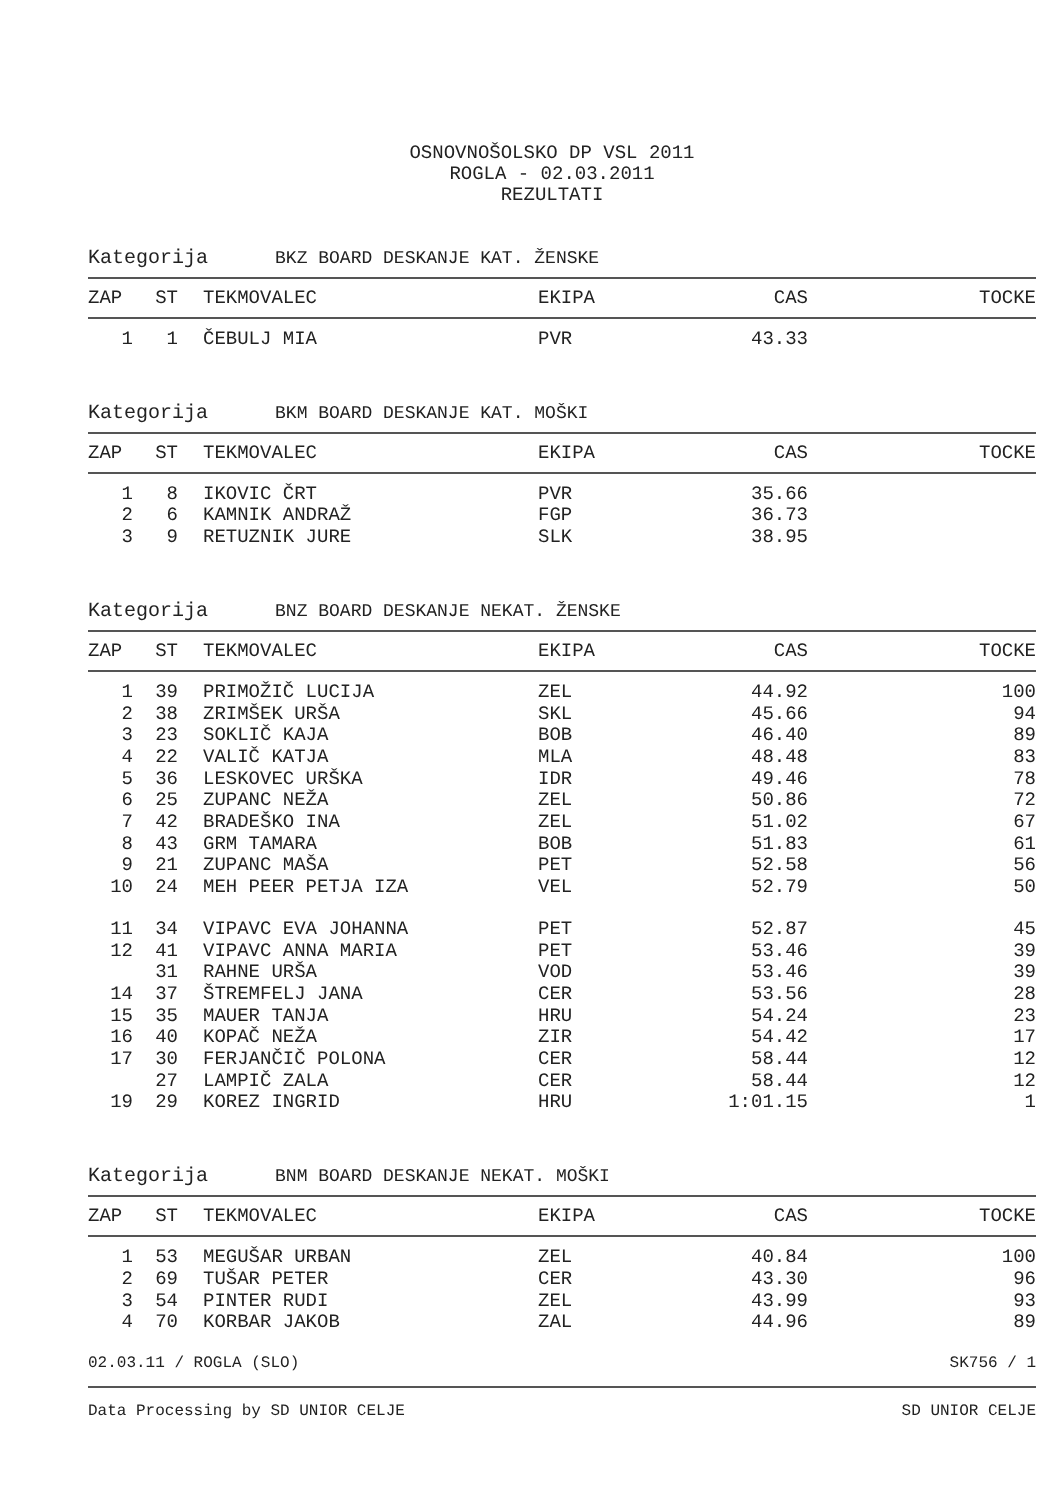OSNOVNOŠOLSKO DP VSL 2011
ROGLA - 02.03.2011
REZULTATI
Kategorija BKZ BOARD DESKANJE KAT. ŽENSKE
| ZAP | ST | TEKMOVALEC | EKIPA | CAS | TOCKE |
| --- | --- | --- | --- | --- | --- |
| 1 | 1 | ČEBULJ MIA | PVR | 43.33 | |
Kategorija BKM BOARD DESKANJE KAT. MOŠKI
| ZAP | ST | TEKMOVALEC | EKIPA | CAS | TOCKE |
| --- | --- | --- | --- | --- | --- |
| 1 | 8 | IKOVIC ČRT | PVR | 35.66 | |
| 2 | 6 | KAMNIK ANDRAŽ | FGP | 36.73 | |
| 3 | 9 | RETUZNIK JURE | SLK | 38.95 | |
Kategorija BNZ BOARD DESKANJE NEKAT. ŽENSKE
| ZAP | ST | TEKMOVALEC | EKIPA | CAS | TOCKE |
| --- | --- | --- | --- | --- | --- |
| 1 | 39 | PRIMOŽIČ LUCIJA | ZEL | 44.92 | 100 |
| 2 | 38 | ZRIMŠEK URŠA | SKL | 45.66 | 94 |
| 3 | 23 | SOKLIČ KAJA | BOB | 46.40 | 89 |
| 4 | 22 | VALIČ KATJA | MLA | 48.48 | 83 |
| 5 | 36 | LESKOVEC URŠKA | IDR | 49.46 | 78 |
| 6 | 25 | ZUPANC NEŽA | ZEL | 50.86 | 72 |
| 7 | 42 | BRADEŠKO INA | ZEL | 51.02 | 67 |
| 8 | 43 | GRM TAMARA | BOB | 51.83 | 61 |
| 9 | 21 | ZUPANC MAŠA | PET | 52.58 | 56 |
| 10 | 24 | MEH PEER PETJA IZA | VEL | 52.79 | 50 |
| 11 | 34 | VIPAVC EVA JOHANNA | PET | 52.87 | 45 |
| 12 | 41 | VIPAVC ANNA MARIA | PET | 53.46 | 39 |
| | 31 | RAHNE URŠA | VOD | 53.46 | 39 |
| 14 | 37 | ŠTREMFELJ JANA | CER | 53.56 | 28 |
| 15 | 35 | MAUER TANJA | HRU | 54.24 | 23 |
| 16 | 40 | KOPAČ NEŽA | ZIR | 54.42 | 17 |
| 17 | 30 | FERJANČIČ POLONA | CER | 58.44 | 12 |
| | 27 | LAMPIČ ZALA | CER | 58.44 | 12 |
| 19 | 29 | KOREZ INGRID | HRU | 1:01.15 | 1 |
Kategorija BNM BOARD DESKANJE NEKAT. MOŠKI
| ZAP | ST | TEKMOVALEC | EKIPA | CAS | TOCKE |
| --- | --- | --- | --- | --- | --- |
| 1 | 53 | MEGUŠAR URBAN | ZEL | 40.84 | 100 |
| 2 | 69 | TUŠAR PETER | CER | 43.30 | 96 |
| 3 | 54 | PINTER RUDI | ZEL | 43.99 | 93 |
| 4 | 70 | KORBAR JAKOB | ZAL | 44.96 | 89 |
02.03.11 / ROGLA (SLO) SK756 / 1
Data Processing by SD UNIOR CELJE SD UNIOR CELJE